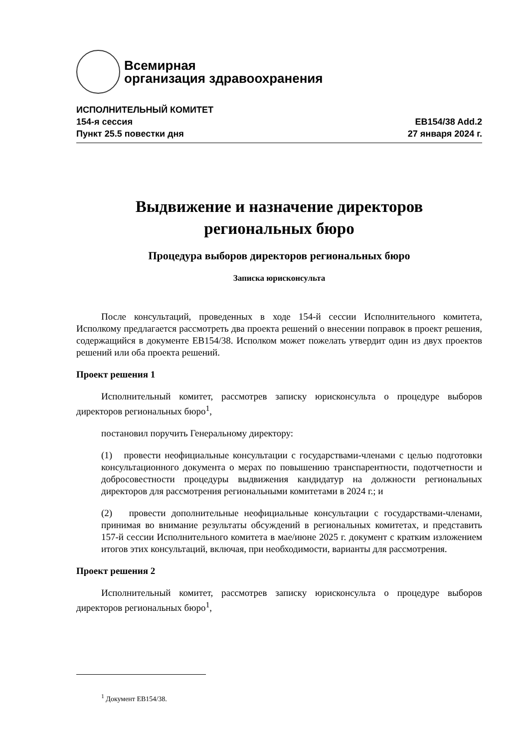Всемирная
организация здравоохранения
ИСПОЛНИТЕЛЬНЫЙ КОМИТЕТ
154-я сессия EB154/38 Add.2
Пункт 25.5 повестки дня 27 января 2024 г.
Выдвижение и назначение директоров
региональных бюро
Процедура выборов директоров региональных бюро
Записка юрисконсульта
После консультаций, проведенных в ходе 154-й сессии Исполнительного комитета, Исполкому предлагается рассмотреть два проекта решений о внесении поправок в проект решения, содержащийся в документе EB154/38. Исполком может пожелать утвердит один из двух проектов решений или оба проекта решений.
Проект решения 1
Исполнительный комитет, рассмотрев записку юрисконсульта о процедуре выборов директоров региональных бюро<sup>1</sup>,
постановил поручить Генеральному директору:
(1) провести неофициальные консультации с государствами-членами с целью подготовки консультационного документа о мерах по повышению транспарентности, подотчетности и добросовестности процедуры выдвижения кандидатур на должности региональных директоров для рассмотрения региональными комитетами в 2024 г.; и
(2) провести дополнительные неофициальные консультации с государствами-членами, принимая во внимание результаты обсуждений в региональных комитетах, и представить 157-й сессии Исполнительного комитета в мае/июне 2025 г. документ с кратким изложением итогов этих консультаций, включая, при необходимости, варианты для рассмотрения.
Проект решения 2
Исполнительный комитет, рассмотрев записку юрисконсульта о процедуре выборов директоров региональных бюро<sup>1</sup>,
<sup>1</sup> Документ EB154/38.